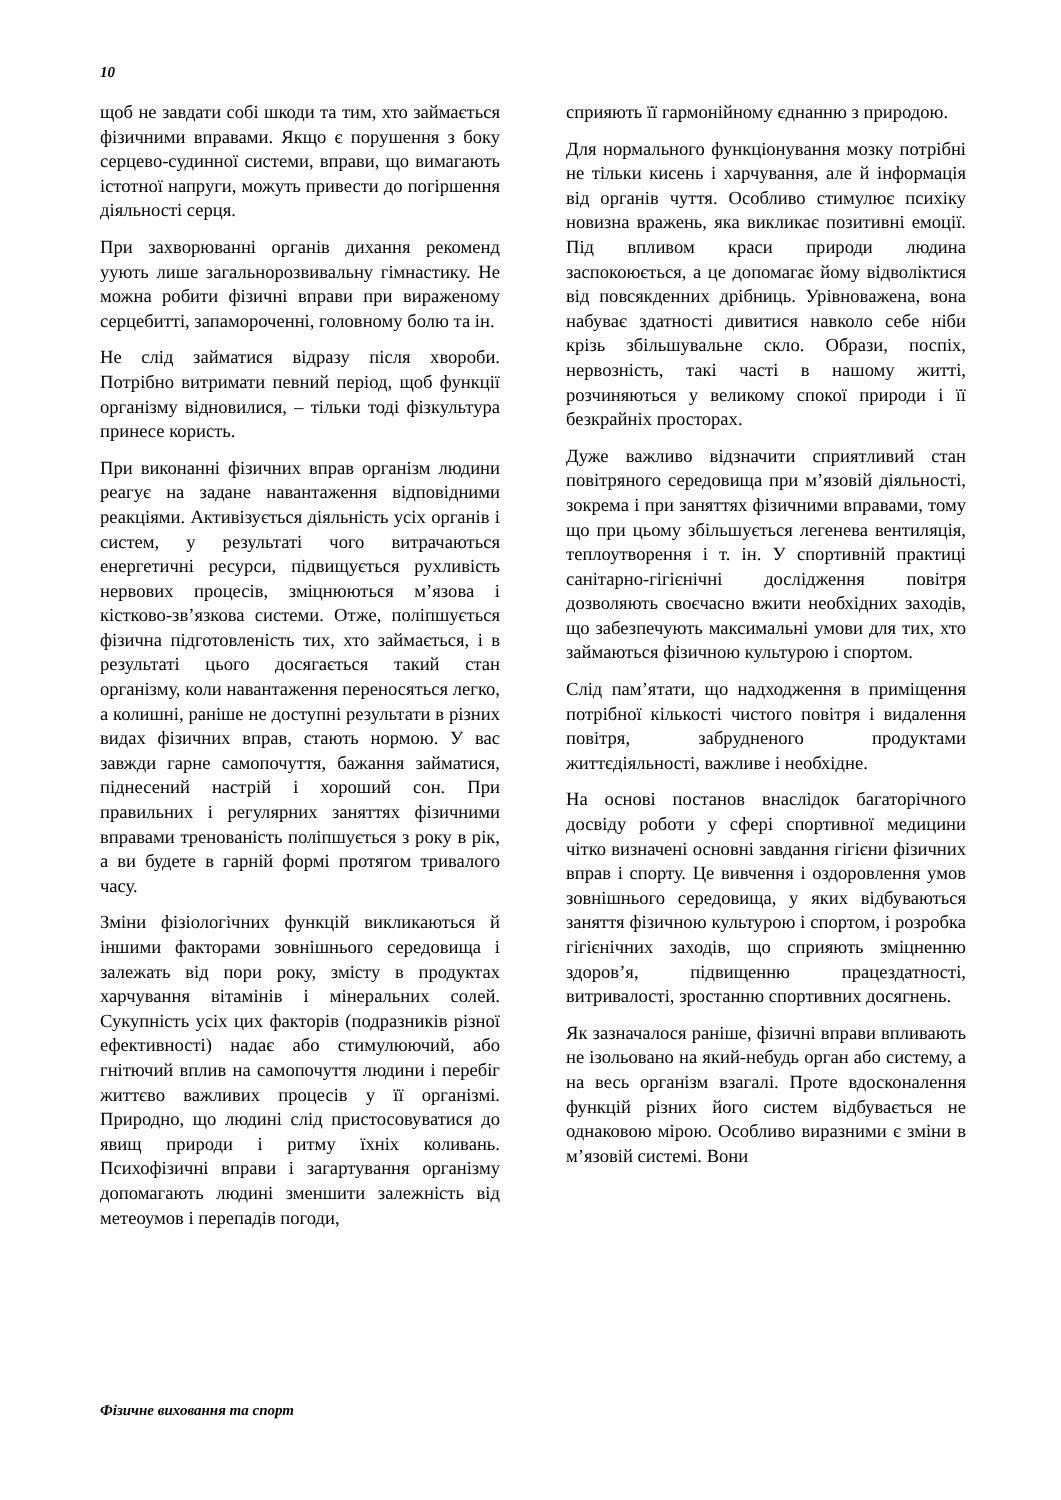10
щоб не завдати собі шкоди та тим, хто займається фізичними вправами. Якщо є порушення з боку серцево-судинної системи, вправи, що вимагають істотної напруги, можуть привести до погіршення діяльності серця.
При захворюванні органів дихання рекоменд уують лише загальнорозвивальну гімнастику. Не можна робити фізичні вправи при вираженому серцебитті, запамороченні, головному болю та ін.
Не слід займатися відразу після хвороби. Потрібно витримати певний період, щоб функції організму відновилися, – тільки тоді фізкультура принесе користь.
При виконанні фізичних вправ організм людини реагує на задане навантаження відповідними реакціями. Активізується діяльність усіх органів і систем, у результаті чого витрачаються енергетичні ресурси, підвищується рухливість нервових процесів, зміцнюються м’язова і кістково-зв’язкова системи. Отже, поліпшується фізична підготовленість тих, хто займається, і в результаті цього досягається такий стан організму, коли навантаження переносяться легко, а колишні, раніше не доступні результати в різних видах фізичних вправ, стають нормою. У вас завжди гарне самопочуття, бажання займатися, піднесений настрій і хороший сон. При правильних і регулярних заняттях фізичними вправами тренованість поліпшується з року в рік, а ви будете в гарній формі протягом тривалого часу.
Зміни фізіологічних функцій викликаються й іншими факторами зовнішнього середовища і залежать від пори року, змісту в продуктах харчування вітамінів і мінеральних солей. Сукупність усіх цих факторів (подразників різної ефективності) надає або стимулюючий, або гнітючий вплив на самопочуття людини і перебіг життєво важливих процесів у її організмі. Природно, що людині слід пристосовуватися до явищ природи і ритму їхніх коливань. Психофізичні вправи і загартування організму допомагають людині зменшити залежність від метеоумов і перепадів погоди,
сприяють її гармонійному єднанню з природою.
Для нормального функціонування мозку потрібні не тільки кисень і харчування, але й інформація від органів чуття. Особливо стимулює психіку новизна вражень, яка викликає позитивні емоції. Під впливом краси природи людина заспокоюється, а це допомагає йому відволіктися від повсякденних дрібниць. Урівноважена, вона набуває здатності дивитися навколо себе ніби крізь збільшувальне скло. Образи, поспіх, нервозність, такі часті в нашому житті, розчиняються у великому спокої природи і її безкрайніх просторах.
Дуже важливо відзначити сприятливий стан повітряного середовища при м’язовій діяльності, зокрема і при заняттях фізичними вправами, тому що при цьому збільшується легенева вентиляція, теплоутворення і т. ін. У спортивній практиці санітарно-гігієнічні дослідження повітря дозволяють своєчасно вжити необхідних заходів, що забезпечують максимальні умови для тих, хто займаються фізичною культурою і спортом.
Слід пам’ятати, що надходження в приміщення потрібної кількості чистого повітря і видалення повітря, забрудненого продуктами життєдіяльності, важливе і необхідне.
На основі постанов внаслідок багаторічного досвіду роботи у сфері спортивної медицини чітко визначені основні завдання гігієни фізичних вправ і спорту. Це вивчення і оздоровлення умов зовнішнього середовища, у яких відбуваються заняття фізичною культурою і спортом, і розробка гігієнічних заходів, що сприяють зміцненню здоров’я, підвищенню працездатності, витривалості, зростанню спортивних досягнень.
Як зазначалося раніше, фізичні вправи впливають не ізольовано на який-небудь орган або систему, а на весь організм взагалі. Проте вдосконалення функцій різних його систем відбувається не однаковою мірою. Особливо виразними є зміни в м’язовій системі. Вони
Фізичне виховання та спорт